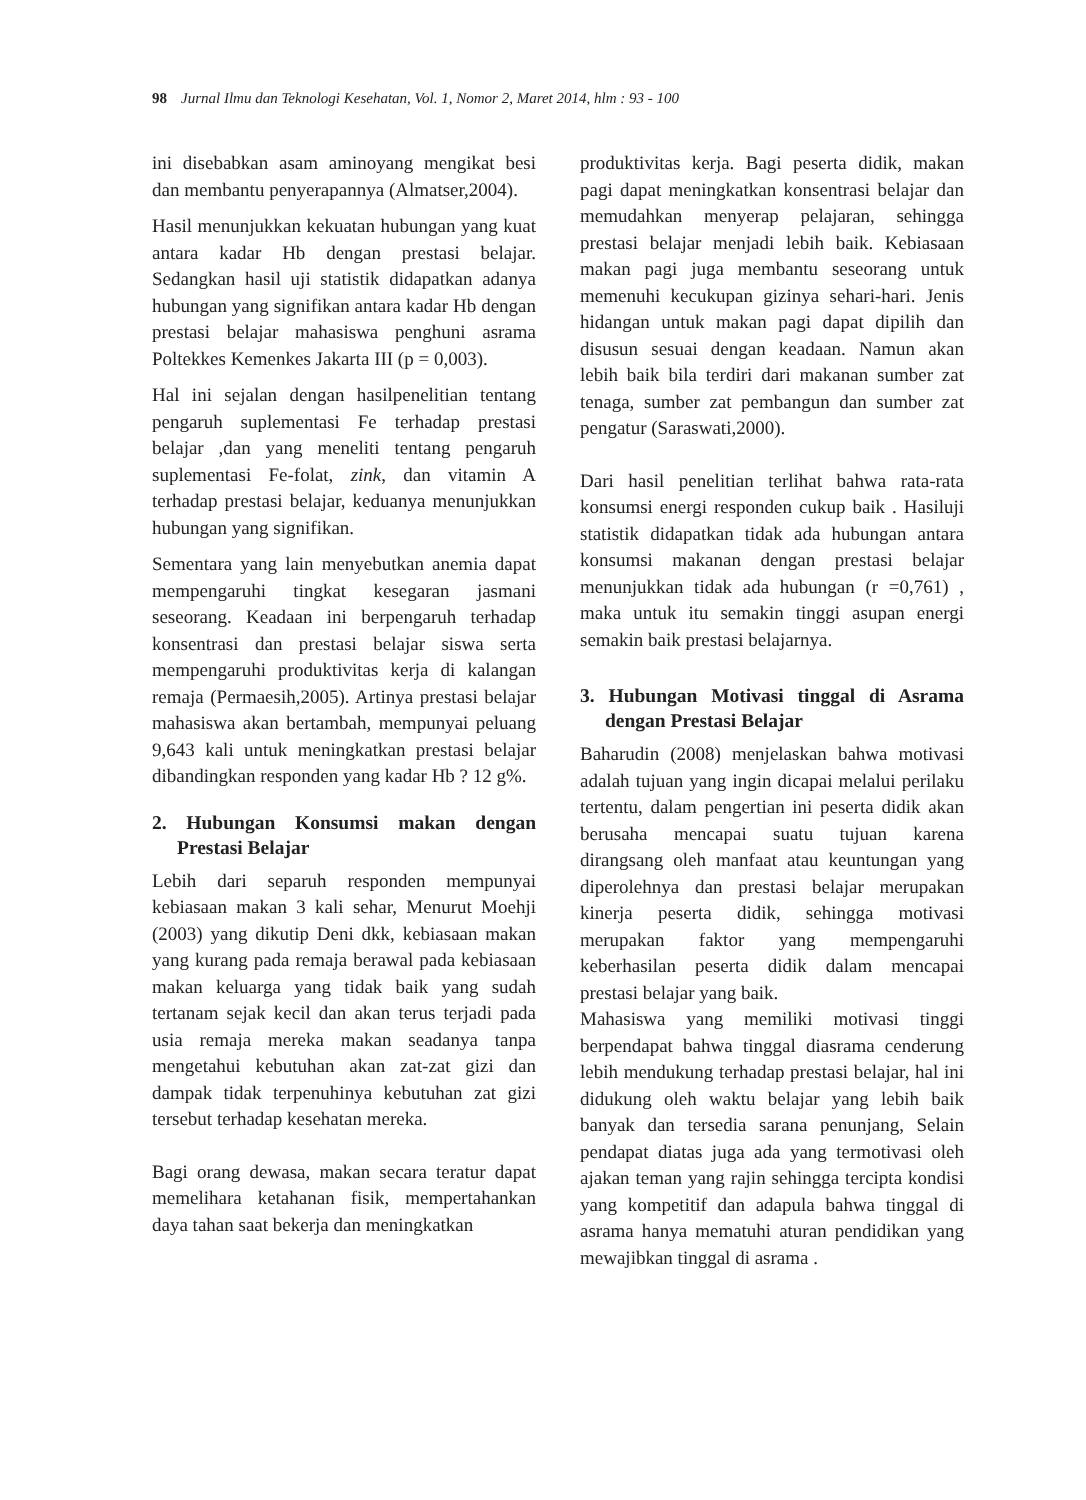98 Jurnal Ilmu dan Teknologi Kesehatan, Vol. 1, Nomor 2, Maret 2014, hlm : 93 - 100
ini disebabkan asam aminoyang mengikat besi dan membantu penyerapannya (Almatser,2004).
Hasil menunjukkan kekuatan hubungan yang kuat antara kadar Hb dengan prestasi belajar. Sedangkan hasil uji statistik didapatkan adanya hubungan yang signifikan antara kadar Hb dengan prestasi belajar mahasiswa penghuni asrama Poltekkes Kemenkes Jakarta III (p = 0,003).
Hal ini sejalan dengan hasilpenelitian tentang pengaruh suplementasi Fe terhadap prestasi belajar ,dan yang meneliti tentang pengaruh suplementasi Fe-folat, zink, dan vitamin A terhadap prestasi belajar, keduanya menunjukkan hubungan yang signifikan.
Sementara yang lain menyebutkan anemia dapat mempengaruhi tingkat kesegaran jasmani seseorang. Keadaan ini berpengaruh terhadap konsentrasi dan prestasi belajar siswa serta mempengaruhi produktivitas kerja di kalangan remaja (Permaesih,2005). Artinya prestasi belajar mahasiswa akan bertambah, mempunyai peluang 9,643 kali untuk meningkatkan prestasi belajar dibandingkan responden yang kadar Hb ? 12 g%.
2. Hubungan Konsumsi makan dengan Prestasi Belajar
Lebih dari separuh responden mempunyai kebiasaan makan 3 kali sehar, Menurut Moehji (2003) yang dikutip Deni dkk, kebiasaan makan yang kurang pada remaja berawal pada kebiasaan makan keluarga yang tidak baik yang sudah tertanam sejak kecil dan akan terus terjadi pada usia remaja mereka makan seadanya tanpa mengetahui kebutuhan akan zat-zat gizi dan dampak tidak terpenuhinya kebutuhan zat gizi tersebut terhadap kesehatan mereka.
Bagi orang dewasa, makan secara teratur dapat memelihara ketahanan fisik, mempertahankan daya tahan saat bekerja dan meningkatkan
produktivitas kerja. Bagi peserta didik, makan pagi dapat meningkatkan konsentrasi belajar dan memudahkan menyerap pelajaran, sehingga prestasi belajar menjadi lebih baik. Kebiasaan makan pagi juga membantu seseorang untuk memenuhi kecukupan gizinya sehari-hari. Jenis hidangan untuk makan pagi dapat dipilih dan disusun sesuai dengan keadaan. Namun akan lebih baik bila terdiri dari makanan sumber zat tenaga, sumber zat pembangun dan sumber zat pengatur (Saraswati,2000).
Dari hasil penelitian terlihat bahwa rata-rata konsumsi energi responden cukup baik . Hasiluji statistik didapatkan tidak ada hubungan antara konsumsi makanan dengan prestasi belajar menunjukkan tidak ada hubungan (r =0,761) , maka untuk itu semakin tinggi asupan energi semakin baik prestasi belajarnya.
3. Hubungan Motivasi tinggal di Asrama dengan Prestasi Belajar
Baharudin (2008) menjelaskan bahwa motivasi adalah tujuan yang ingin dicapai melalui perilaku tertentu, dalam pengertian ini peserta didik akan berusaha mencapai suatu tujuan karena dirangsang oleh manfaat atau keuntungan yang diperolehnya dan prestasi belajar merupakan kinerja peserta didik, sehingga motivasi merupakan faktor yang mempengaruhi keberhasilan peserta didik dalam mencapai prestasi belajar yang baik.
Mahasiswa yang memiliki motivasi tinggi berpendapat bahwa tinggal diasrama cenderung lebih mendukung terhadap prestasi belajar, hal ini didukung oleh waktu belajar yang lebih baik banyak dan tersedia sarana penunjang, Selain pendapat diatas juga ada yang termotivasi oleh ajakan teman yang rajin sehingga tercipta kondisi yang kompetitif dan adapula bahwa tinggal di asrama hanya mematuhi aturan pendidikan yang mewajibkan tinggal di asrama .